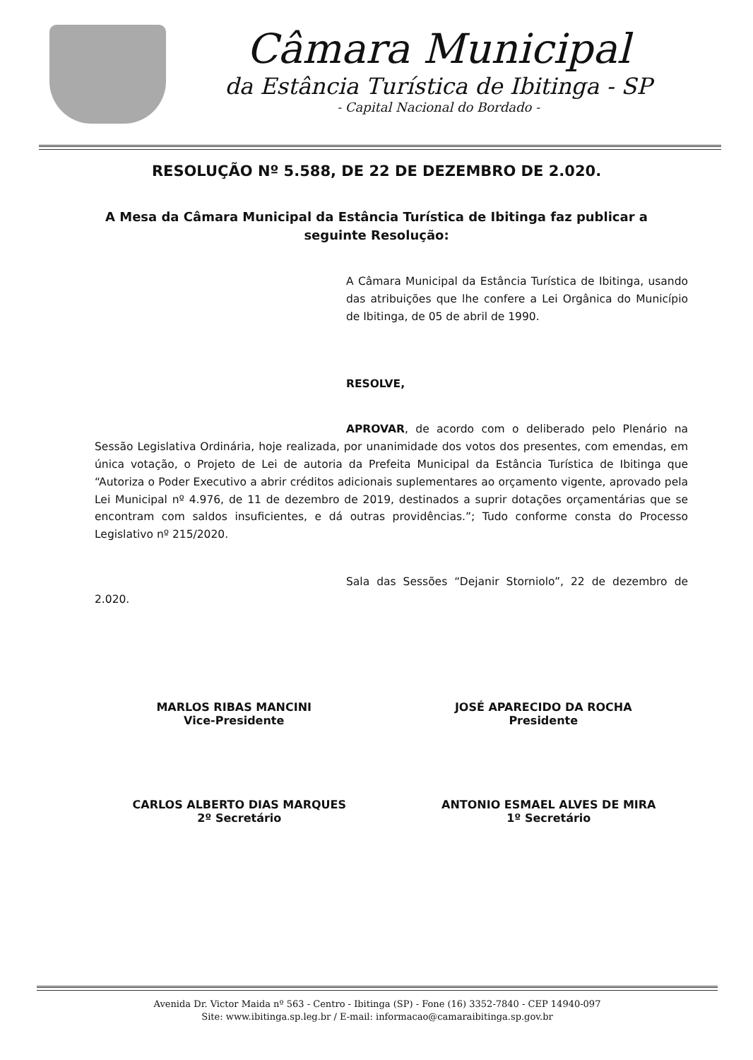Câmara Municipal
da Estância Turística de Ibitinga - SP
- Capital Nacional do Bordado -
RESOLUÇÃO Nº 5.588, DE 22 DE DEZEMBRO DE 2.020.
A Mesa da Câmara Municipal da Estância Turística de Ibitinga faz publicar a seguinte Resolução:
A Câmara Municipal da Estância Turística de Ibitinga, usando das atribuições que lhe confere a Lei Orgânica do Município de Ibitinga, de 05 de abril de 1990.
RESOLVE,
APROVAR, de acordo com o deliberado pelo Plenário na Sessão Legislativa Ordinária, hoje realizada, por unanimidade dos votos dos presentes, com emendas, em única votação, o Projeto de Lei de autoria da Prefeita Municipal da Estância Turística de Ibitinga que “Autoriza o Poder Executivo a abrir créditos adicionais suplementares ao orçamento vigente, aprovado pela Lei Municipal nº 4.976, de 11 de dezembro de 2019, destinados a suprir dotações orçamentárias que se encontram com saldos insuficientes, e dá outras providências.”; Tudo conforme consta do Processo Legislativo nº 215/2020.
Sala das Sessões “Dejanir Storniolo”, 22 de dezembro de 2.020.
MARLOS RIBAS MANCINI
Vice-Presidente
JOSÉ APARECIDO DA ROCHA
Presidente
CARLOS ALBERTO DIAS MARQUES
2º Secretário
ANTONIO ESMAEL ALVES DE MIRA
1º Secretário
Avenida Dr. Victor Maida nº 563 - Centro - Ibitinga (SP) - Fone (16) 3352-7840 - CEP 14940-097
Site: www.ibitinga.sp.leg.br / E-mail: informacao@camaraibitinga.sp.gov.br